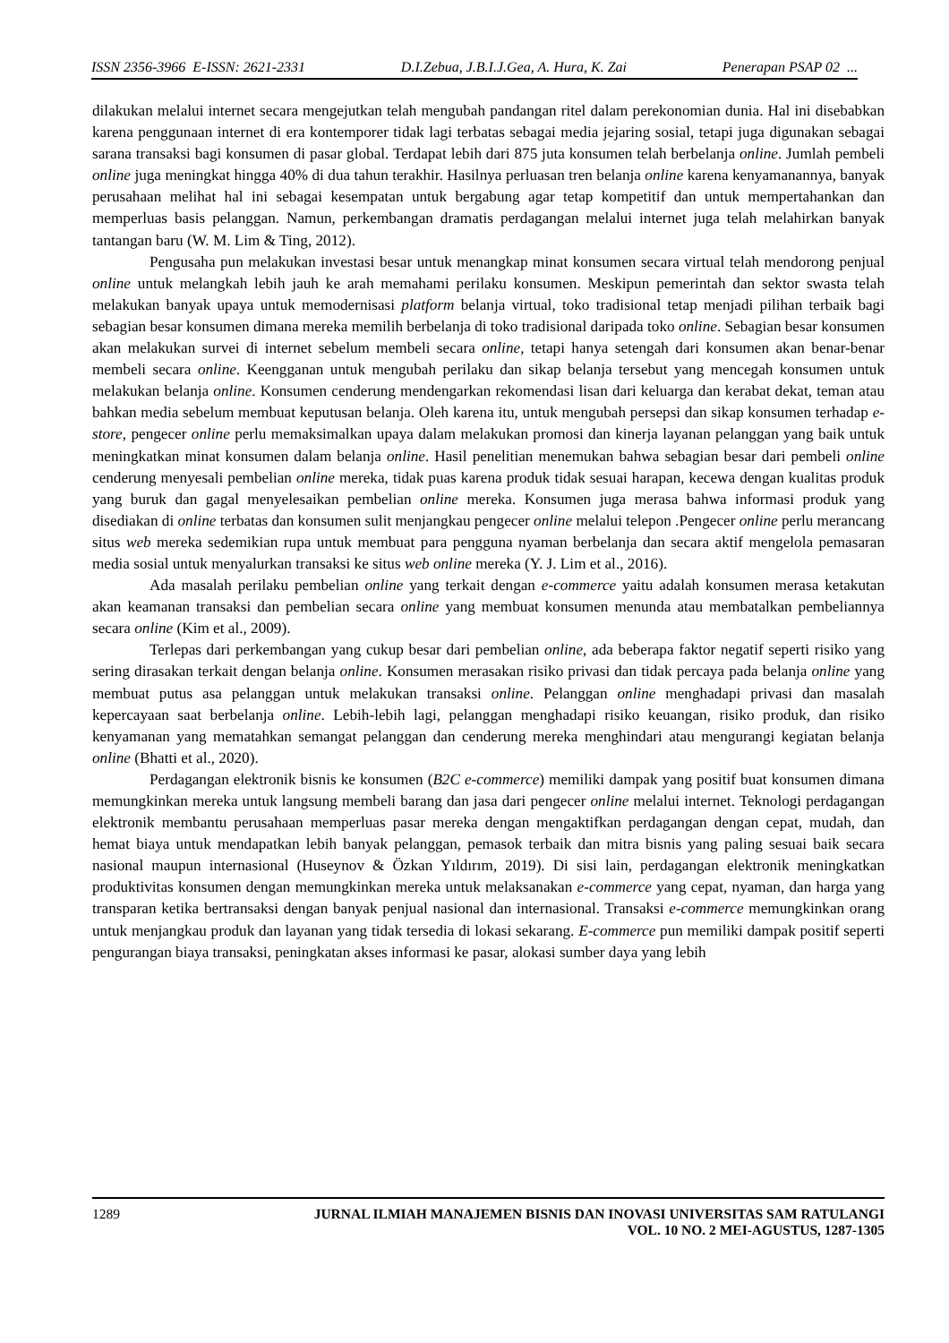ISSN 2356-3966 E-ISSN: 2621-2331 D.I.Zebua, J.B.I.J.Gea, A. Hura, K. Zai Penerapan PSAP 02 ...
dilakukan melalui internet secara mengejutkan telah mengubah pandangan ritel dalam perekonomian dunia. Hal ini disebabkan karena penggunaan internet di era kontemporer tidak lagi terbatas sebagai media jejaring sosial, tetapi juga digunakan sebagai sarana transaksi bagi konsumen di pasar global. Terdapat lebih dari 875 juta konsumen telah berbelanja online. Jumlah pembeli online juga meningkat hingga 40% di dua tahun terakhir. Hasilnya perluasan tren belanja online karena kenyamanannya, banyak perusahaan melihat hal ini sebagai kesempatan untuk bergabung agar tetap kompetitif dan untuk mempertahankan dan memperluas basis pelanggan. Namun, perkembangan dramatis perdagangan melalui internet juga telah melahirkan banyak tantangan baru (W. M. Lim & Ting, 2012).
Pengusaha pun melakukan investasi besar untuk menangkap minat konsumen secara virtual telah mendorong penjual online untuk melangkah lebih jauh ke arah memahami perilaku konsumen. Meskipun pemerintah dan sektor swasta telah melakukan banyak upaya untuk memodernisasi platform belanja virtual, toko tradisional tetap menjadi pilihan terbaik bagi sebagian besar konsumen dimana mereka memilih berbelanja di toko tradisional daripada toko online. Sebagian besar konsumen akan melakukan survei di internet sebelum membeli secara online, tetapi hanya setengah dari konsumen akan benar-benar membeli secara online. Keengganan untuk mengubah perilaku dan sikap belanja tersebut yang mencegah konsumen untuk melakukan belanja online. Konsumen cenderung mendengarkan rekomendasi lisan dari keluarga dan kerabat dekat, teman atau bahkan media sebelum membuat keputusan belanja. Oleh karena itu, untuk mengubah persepsi dan sikap konsumen terhadap e-store, pengecer online perlu memaksimalkan upaya dalam melakukan promosi dan kinerja layanan pelanggan yang baik untuk meningkatkan minat konsumen dalam belanja online. Hasil penelitian menemukan bahwa sebagian besar dari pembeli online cenderung menyesali pembelian online mereka, tidak puas karena produk tidak sesuai harapan, kecewa dengan kualitas produk yang buruk dan gagal menyelesaikan pembelian online mereka. Konsumen juga merasa bahwa informasi produk yang disediakan di online terbatas dan konsumen sulit menjangkau pengecer online melalui telepon .Pengecer online perlu merancang situs web mereka sedemikian rupa untuk membuat para pengguna nyaman berbelanja dan secara aktif mengelola pemasaran media sosial untuk menyalurkan transaksi ke situs web online mereka (Y. J. Lim et al., 2016).
Ada masalah perilaku pembelian online yang terkait dengan e-commerce yaitu adalah konsumen merasa ketakutan akan keamanan transaksi dan pembelian secara online yang membuat konsumen menunda atau membatalkan pembeliannya secara online (Kim et al., 2009).
Terlepas dari perkembangan yang cukup besar dari pembelian online, ada beberapa faktor negatif seperti risiko yang sering dirasakan terkait dengan belanja online. Konsumen merasakan risiko privasi dan tidak percaya pada belanja online yang membuat putus asa pelanggan untuk melakukan transaksi online. Pelanggan online menghadapi privasi dan masalah kepercayaan saat berbelanja online. Lebih-lebih lagi, pelanggan menghadapi risiko keuangan, risiko produk, dan risiko kenyamanan yang mematahkan semangat pelanggan dan cenderung mereka menghindari atau mengurangi kegiatan belanja online (Bhatti et al., 2020).
Perdagangan elektronik bisnis ke konsumen (B2C e-commerce) memiliki dampak yang positif buat konsumen dimana memungkinkan mereka untuk langsung membeli barang dan jasa dari pengecer online melalui internet. Teknologi perdagangan elektronik membantu perusahaan memperluas pasar mereka dengan mengaktifkan perdagangan dengan cepat, mudah, dan hemat biaya untuk mendapatkan lebih banyak pelanggan, pemasok terbaik dan mitra bisnis yang paling sesuai baik secara nasional maupun internasional (Huseynov & Özkan Yıldırım, 2019). Di sisi lain, perdagangan elektronik meningkatkan produktivitas konsumen dengan memungkinkan mereka untuk melaksanakan e-commerce yang cepat, nyaman, dan harga yang transparan ketika bertransaksi dengan banyak penjual nasional dan internasional. Transaksi e-commerce memungkinkan orang untuk menjangkau produk dan layanan yang tidak tersedia di lokasi sekarang. E-commerce pun memiliki dampak positif seperti pengurangan biaya transaksi, peningkatan akses informasi ke pasar, alokasi sumber daya yang lebih
1289 JURNAL ILMIAH MANAJEMEN BISNIS DAN INOVASI UNIVERSITAS SAM RATULANGI
VOL. 10 NO. 2 MEI-AGUSTUS, 1287-1305